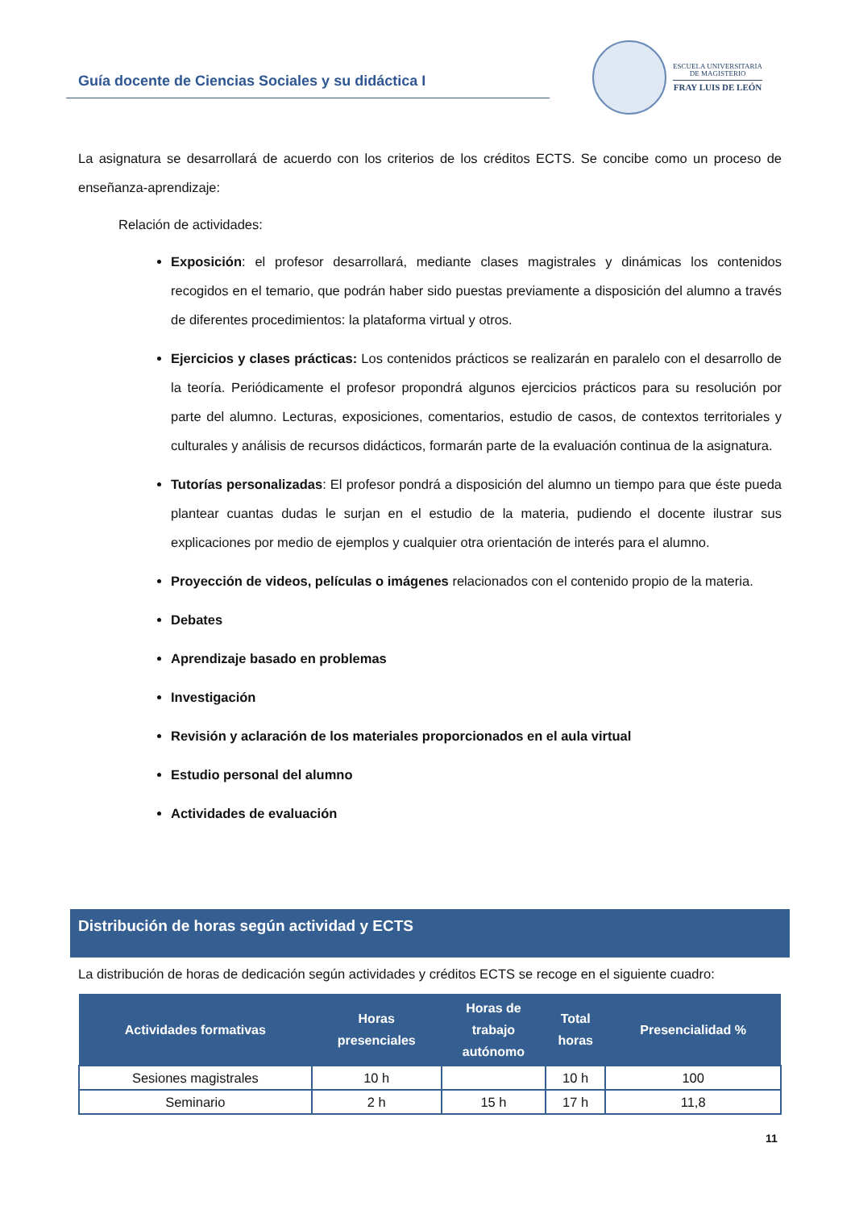Guía docente de Ciencias Sociales y su didáctica I
ESCUELA UNIVERSITARIA
DE MAGISTERIO
FRAY LUIS DE LEÓN
La asignatura se desarrollará de acuerdo con los criterios de los créditos ECTS. Se concibe como un proceso de enseñanza-aprendizaje:
Relación de actividades:
Exposición: el profesor desarrollará, mediante clases magistrales y dinámicas los contenidos recogidos en el temario, que podrán haber sido puestas previamente a disposición del alumno a través de diferentes procedimientos: la plataforma virtual y otros.
Ejercicios y clases prácticas: Los contenidos prácticos se realizarán en paralelo con el desarrollo de la teoría. Periódicamente el profesor propondrá algunos ejercicios prácticos para su resolución por parte del alumno. Lecturas, exposiciones, comentarios, estudio de casos, de contextos territoriales y culturales y análisis de recursos didácticos, formarán parte de la evaluación continua de la asignatura.
Tutorías personalizadas: El profesor pondrá a disposición del alumno un tiempo para que éste pueda plantear cuantas dudas le surjan en el estudio de la materia, pudiendo el docente ilustrar sus explicaciones por medio de ejemplos y cualquier otra orientación de interés para el alumno.
Proyección de videos, películas o imágenes relacionados con el contenido propio de la materia.
Debates
Aprendizaje basado en problemas
Investigación
Revisión y aclaración de los materiales proporcionados en el aula virtual
Estudio personal del alumno
Actividades de evaluación
Distribución de horas según actividad y ECTS
La distribución de horas de dedicación según actividades y créditos ECTS se recoge en el siguiente cuadro:
| Actividades formativas | Horas presenciales | Horas de trabajo autónomo | Total horas | Presencialidad % |
| --- | --- | --- | --- | --- |
| Sesiones magistrales | 10 h | | 10 h | 100 |
| Seminario | 2 h | 15 h | 17 h | 11,8 |
11